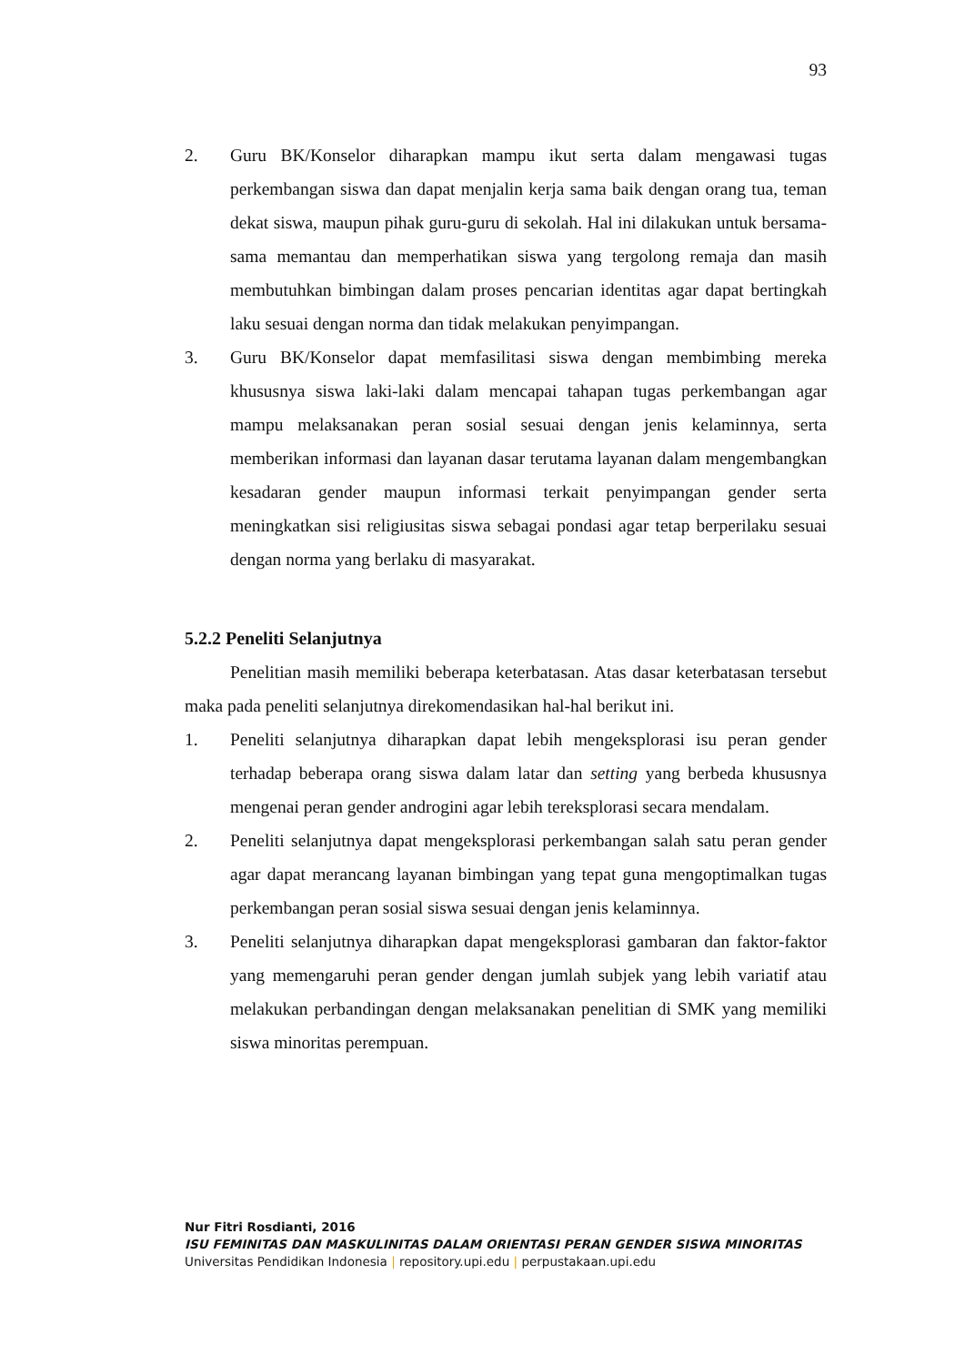93
2. Guru BK/Konselor diharapkan mampu ikut serta dalam mengawasi tugas perkembangan siswa dan dapat menjalin kerja sama baik dengan orang tua, teman dekat siswa, maupun pihak guru-guru di sekolah. Hal ini dilakukan untuk bersama-sama memantau dan memperhatikan siswa yang tergolong remaja dan masih membutuhkan bimbingan dalam proses pencarian identitas agar dapat bertingkah laku sesuai dengan norma dan tidak melakukan penyimpangan.
3. Guru BK/Konselor dapat memfasilitasi siswa dengan membimbing mereka khususnya siswa laki-laki dalam mencapai tahapan tugas perkembangan agar mampu melaksanakan peran sosial sesuai dengan jenis kelaminnya, serta memberikan informasi dan layanan dasar terutama layanan dalam mengembangkan kesadaran gender maupun informasi terkait penyimpangan gender serta meningkatkan sisi religiusitas siswa sebagai pondasi agar tetap berperilaku sesuai dengan norma yang berlaku di masyarakat.
5.2.2 Peneliti Selanjutnya
Penelitian masih memiliki beberapa keterbatasan. Atas dasar keterbatasan tersebut maka pada peneliti selanjutnya direkomendasikan hal-hal berikut ini.
1. Peneliti selanjutnya diharapkan dapat lebih mengeksplorasi isu peran gender terhadap beberapa orang siswa dalam latar dan setting yang berbeda khususnya mengenai peran gender androgini agar lebih tereksplorasi secara mendalam.
2. Peneliti selanjutnya dapat mengeksplorasi perkembangan salah satu peran gender agar dapat merancang layanan bimbingan yang tepat guna mengoptimalkan tugas perkembangan peran sosial siswa sesuai dengan jenis kelaminnya.
3. Peneliti selanjutnya diharapkan dapat mengeksplorasi gambaran dan faktor-faktor yang memengaruhi peran gender dengan jumlah subjek yang lebih variatif atau melakukan perbandingan dengan melaksanakan penelitian di SMK yang memiliki siswa minoritas perempuan.
Nur Fitri Rosdianti, 2016
ISU FEMINITAS DAN MASKULINITAS DALAM ORIENTASI PERAN GENDER SISWA MINORITAS
Universitas Pendidikan Indonesia | repository.upi.edu | perpustakaan.upi.edu